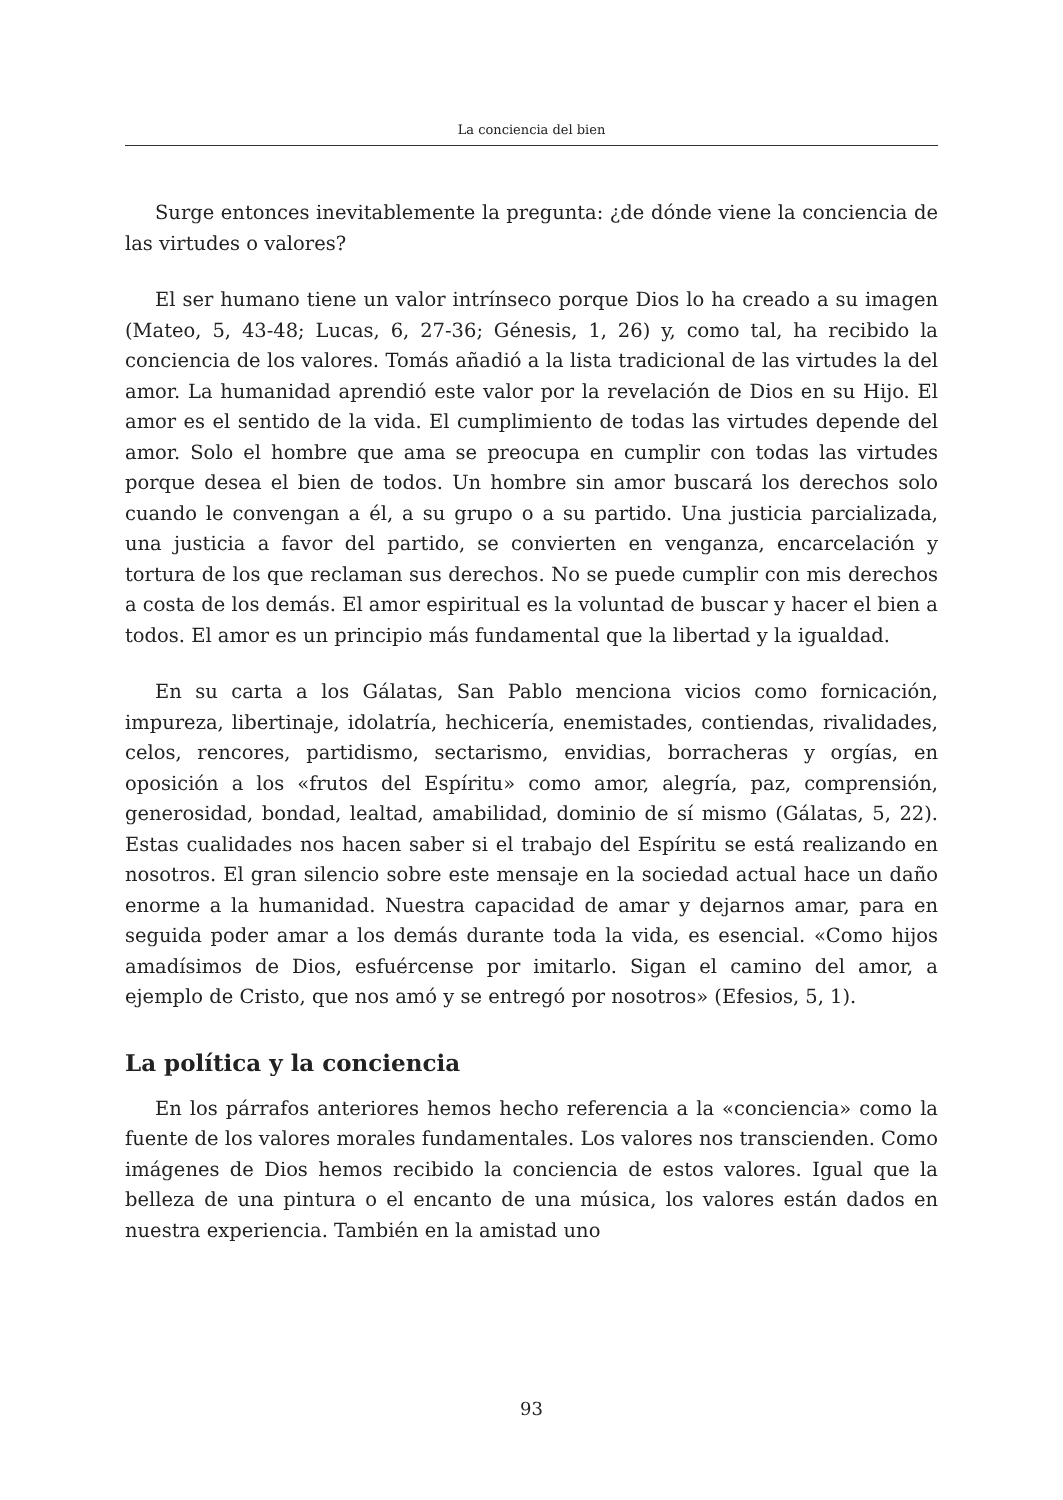La conciencia del bien
Surge entonces inevitablemente la pregunta: ¿de dónde viene la conciencia de las virtudes o valores?
El ser humano tiene un valor intrínseco porque Dios lo ha creado a su imagen (Mateo, 5, 43-48; Lucas, 6, 27-36; Génesis, 1, 26) y, como tal, ha recibido la conciencia de los valores. Tomás añadió a la lista tradicional de las virtudes la del amor. La humanidad aprendió este valor por la revelación de Dios en su Hijo. El amor es el sentido de la vida. El cumplimiento de todas las virtudes depende del amor. Solo el hombre que ama se preocupa en cumplir con todas las virtudes porque desea el bien de todos. Un hombre sin amor buscará los derechos solo cuando le convengan a él, a su grupo o a su partido. Una justicia parcializada, una justicia a favor del partido, se convierten en venganza, encarcelación y tortura de los que reclaman sus derechos. No se puede cumplir con mis derechos a costa de los demás. El amor espiritual es la voluntad de buscar y hacer el bien a todos. El amor es un principio más fundamental que la libertad y la igualdad.
En su carta a los Gálatas, San Pablo menciona vicios como fornicación, impureza, libertinaje, idolatría, hechicería, enemistades, contiendas, rivalidades, celos, rencores, partidismo, sectarismo, envidias, borracheras y orgías, en oposición a los «frutos del Espíritu» como amor, alegría, paz, comprensión, generosidad, bondad, lealtad, amabilidad, dominio de sí mismo (Gálatas, 5, 22). Estas cualidades nos hacen saber si el trabajo del Espíritu se está realizando en nosotros. El gran silencio sobre este mensaje en la sociedad actual hace un daño enorme a la humanidad. Nuestra capacidad de amar y dejarnos amar, para en seguida poder amar a los demás durante toda la vida, es esencial. «Como hijos amadísimos de Dios, esfuércense por imitarlo. Sigan el camino del amor, a ejemplo de Cristo, que nos amó y se entregó por nosotros» (Efesios, 5, 1).
La política y la conciencia
En los párrafos anteriores hemos hecho referencia a la «conciencia» como la fuente de los valores morales fundamentales. Los valores nos transcienden. Como imágenes de Dios hemos recibido la conciencia de estos valores. Igual que la belleza de una pintura o el encanto de una música, los valores están dados en nuestra experiencia. También en la amistad uno
93